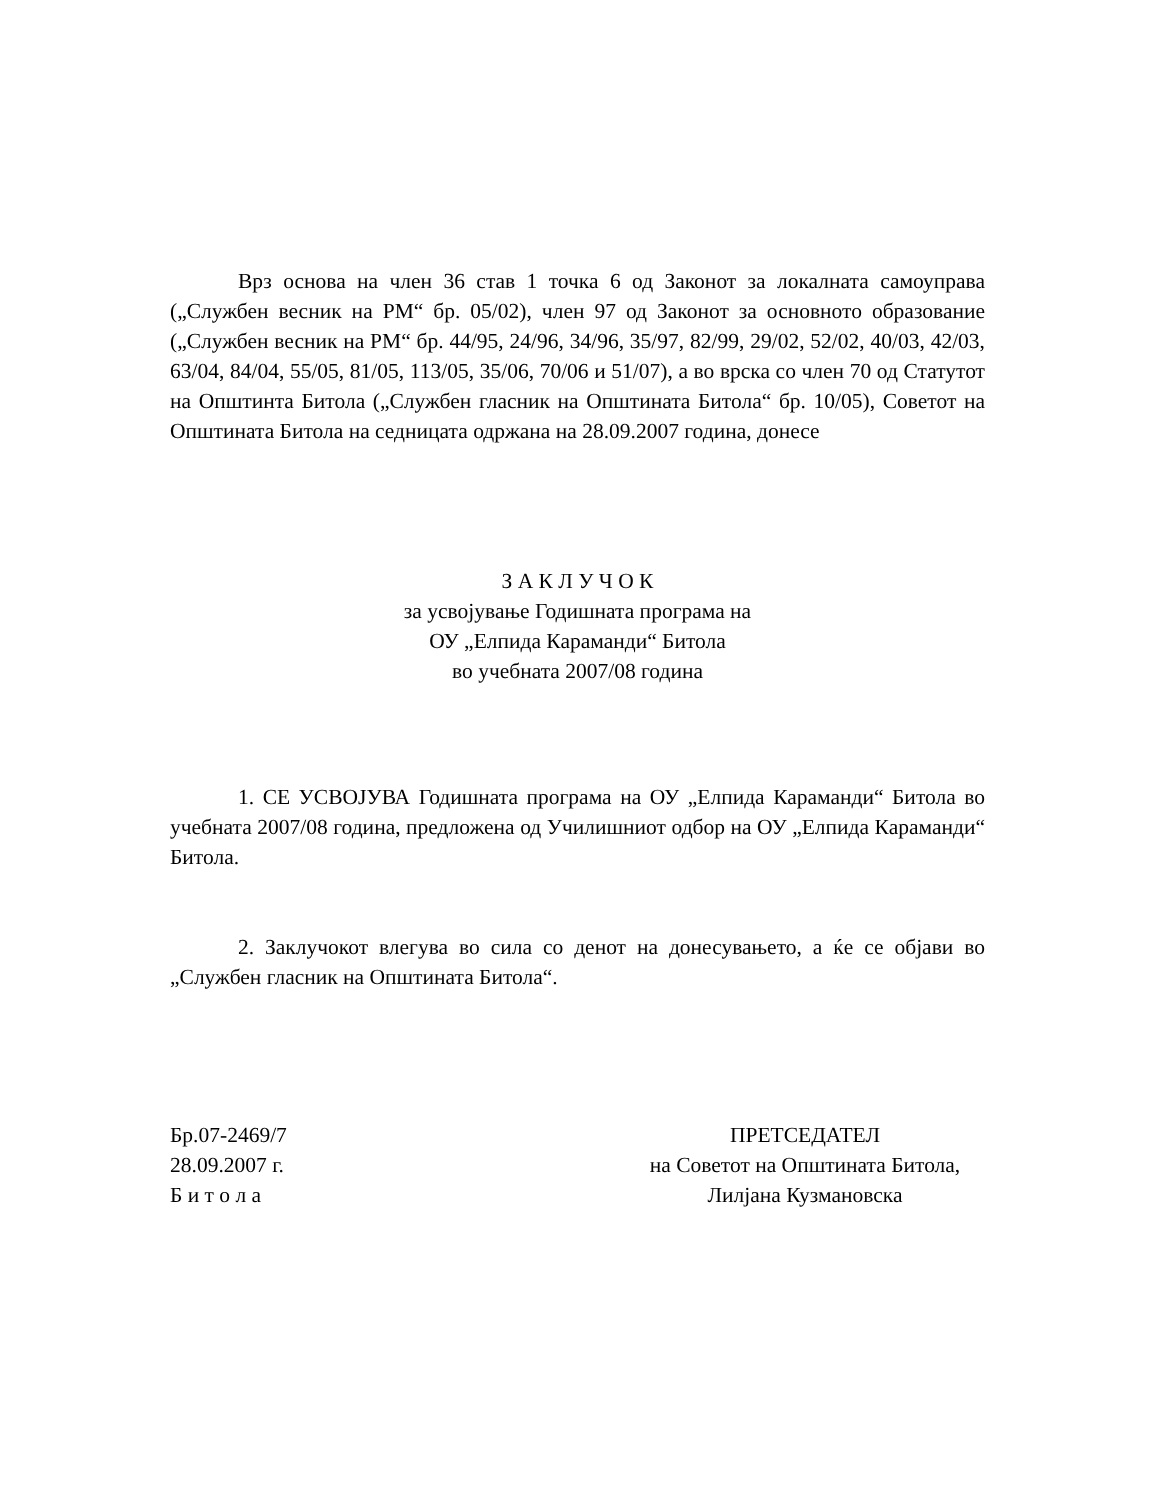Врз основа на член 36 став 1 точка 6 од Законот за локалната самоуправа („Службен весник на РМ“ бр. 05/02), член 97 од Законот за основното образование („Службен весник на РМ“ бр. 44/95, 24/96, 34/96, 35/97, 82/99, 29/02, 52/02, 40/03, 42/03, 63/04, 84/04, 55/05, 81/05, 113/05, 35/06, 70/06 и 51/07), а во врска со член 70 од Статутот на Општинта Битола („Службен гласник на Општината Битола“ бр. 10/05), Советот на Општината Битола на седницата одржана на 28.09.2007 година, донесе
З А К Л У Ч О К
за усвојување Годишната програма на
ОУ „Елпида Караманди“ Битола
во учебната 2007/08 година
1. СЕ УСВОЈУВА Годишната програма на ОУ „Елпида Караманди“ Битола во учебната 2007/08 година, предложена од Училишниот одбор на ОУ „Елпида Караманди“ Битола.
2. Заклучокот влегува во сила со денот на донесувањето, а ќе се објави во „Службен гласник на Општината Битола“.
Бр.07-2469/7
28.09.2007 г.
Б и т о л а
ПРЕТСЕДАТЕЛ
на Советот на Општината Битола,
Лилјана Кузмановска